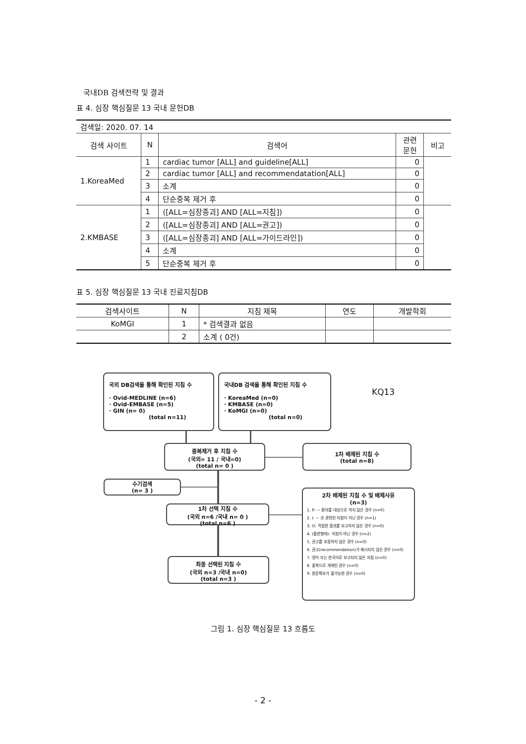국내DB 검색전략 및 결과
표 4. 심장 핵심질문 13 국내 문헌DB
| 검색일: 2020. 07. 14 | | | | |
| 검색 사이트 | N | 검색어 | 관련 문헌 | 비고 |
| 1.KoreaMed | 1 | cardiac tumor [ALL] and guideline[ALL] | 0 | |
| | 2 | cardiac tumor [ALL] and recommendatation[ALL] | 0 | |
| | 3 | 소계 | 0 | |
| | 4 | 단순중복 제거 후 | 0 | |
| 2.KMBASE | 1 | ([ALL=심장종괴] AND [ALL=지침]) | 0 | |
| | 2 | ([ALL=심장종괴] AND [ALL=권고]) | 0 | |
| | 3 | ([ALL=심장종괴] AND [ALL=가이드라인]) | 0 | |
| | 4 | 소계 | 0 | |
| | 5 | 단순중복 제거 후 | 0 | |
표 5. 심장 핵심질문 13 국내 진료지침DB
| 검색사이트 | N | 지침 제목 | 연도 | 개발학회 |
| --- | --- | --- | --- | --- |
| KoMGI | 1 | * 검색결과 없음 | | |
| | 2 | 소계 ( 0건) | | |
국외 DB검색을 통해 확인된 지침 수
· Ovid-MEDLINE (n=6)
· Ovid-EMBASE (n=5)
· GIN (n= 0)
(total n=11)
국내DB 검색을 통해 확인된 지침 수
· KoreaMed (n=0)
· KMBASE (n=0)
· KoMGI (n=0)
(total n=0)
KQ13
중복제거 후 지침 수
(국외= 11 / 국내=0)
(total n= 0 )
1차 배제된 지침 수
(total n=8)
수기검색
(n= 3 )
1차 선택 지침 수
(국외 n=6 /국내 n= 0 )
(total n=6 )
최종 선택된 지침 수
(국외 n=3 /국내 n=0)
(total n=3 )
2차 배제된 지침 수 및 배제사유
(n=3)
1. P: ~ 환자를 대상으로 하지 않은 경우 (n=0)
2. I: ~ 과 관련된 지침이 아닌 경우 (n=1)
3. O: 적절한 결과를 보고하지 않은 경우 (n=0)
4. (출판형태): 지침이 아닌 경우 (n=2)
5. 권고를 포함하지 않은 경우 (n=0)
6. 권고(recommendation)가 제시되지 않은 경우 (n=0)
7. 영어 또는 한국어로 보고되지 않은 지침 (n=0)
8. 중복으로 게재된 경우 (n=0)
9. 원문확보가 불가능한 경우 (n=0)
그림 1. 심장 핵심질문 13 흐름도
- 2 -